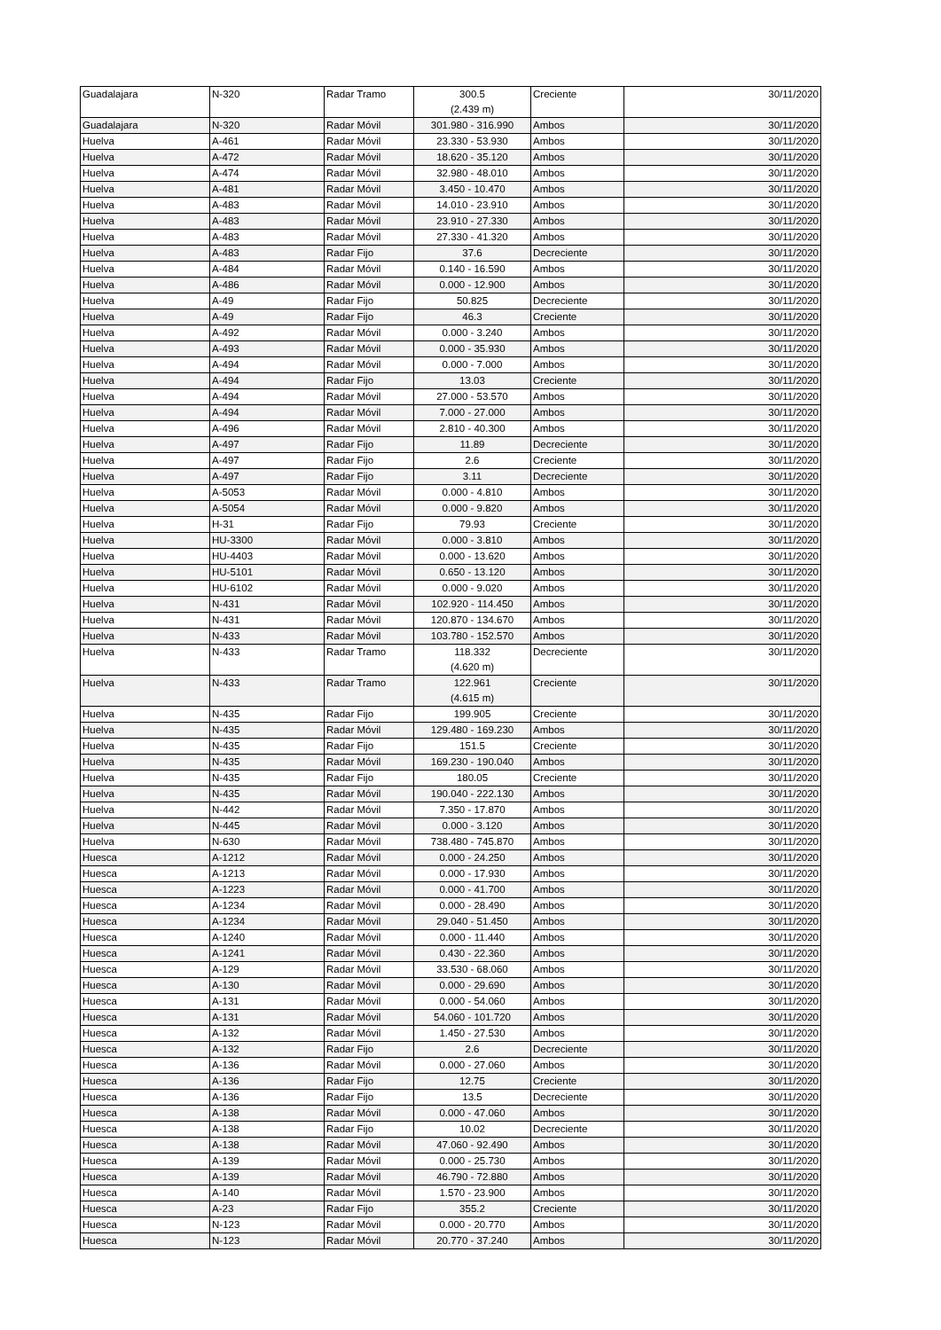| Guadalajara | N-320 | Radar Tramo | 300.5 (2.439 m) | Creciente | 30/11/2020 |
| Guadalajara | N-320 | Radar Móvil | 301.980 - 316.990 | Ambos | 30/11/2020 |
| Huelva | A-461 | Radar Móvil | 23.330 - 53.930 | Ambos | 30/11/2020 |
| Huelva | A-472 | Radar Móvil | 18.620 - 35.120 | Ambos | 30/11/2020 |
| Huelva | A-474 | Radar Móvil | 32.980 - 48.010 | Ambos | 30/11/2020 |
| Huelva | A-481 | Radar Móvil | 3.450 - 10.470 | Ambos | 30/11/2020 |
| Huelva | A-483 | Radar Móvil | 14.010 - 23.910 | Ambos | 30/11/2020 |
| Huelva | A-483 | Radar Móvil | 23.910 - 27.330 | Ambos | 30/11/2020 |
| Huelva | A-483 | Radar Móvil | 27.330 - 41.320 | Ambos | 30/11/2020 |
| Huelva | A-483 | Radar Fijo | 37.6 | Decreciente | 30/11/2020 |
| Huelva | A-484 | Radar Móvil | 0.140 - 16.590 | Ambos | 30/11/2020 |
| Huelva | A-486 | Radar Móvil | 0.000 - 12.900 | Ambos | 30/11/2020 |
| Huelva | A-49 | Radar Fijo | 50.825 | Decreciente | 30/11/2020 |
| Huelva | A-49 | Radar Fijo | 46.3 | Creciente | 30/11/2020 |
| Huelva | A-492 | Radar Móvil | 0.000 - 3.240 | Ambos | 30/11/2020 |
| Huelva | A-493 | Radar Móvil | 0.000 - 35.930 | Ambos | 30/11/2020 |
| Huelva | A-494 | Radar Móvil | 0.000 - 7.000 | Ambos | 30/11/2020 |
| Huelva | A-494 | Radar Fijo | 13.03 | Creciente | 30/11/2020 |
| Huelva | A-494 | Radar Móvil | 27.000 - 53.570 | Ambos | 30/11/2020 |
| Huelva | A-494 | Radar Móvil | 7.000 - 27.000 | Ambos | 30/11/2020 |
| Huelva | A-496 | Radar Móvil | 2.810 - 40.300 | Ambos | 30/11/2020 |
| Huelva | A-497 | Radar Fijo | 11.89 | Decreciente | 30/11/2020 |
| Huelva | A-497 | Radar Fijo | 2.6 | Creciente | 30/11/2020 |
| Huelva | A-497 | Radar Fijo | 3.11 | Decreciente | 30/11/2020 |
| Huelva | A-5053 | Radar Móvil | 0.000 - 4.810 | Ambos | 30/11/2020 |
| Huelva | A-5054 | Radar Móvil | 0.000 - 9.820 | Ambos | 30/11/2020 |
| Huelva | H-31 | Radar Fijo | 79.93 | Creciente | 30/11/2020 |
| Huelva | HU-3300 | Radar Móvil | 0.000 - 3.810 | Ambos | 30/11/2020 |
| Huelva | HU-4403 | Radar Móvil | 0.000 - 13.620 | Ambos | 30/11/2020 |
| Huelva | HU-5101 | Radar Móvil | 0.650 - 13.120 | Ambos | 30/11/2020 |
| Huelva | HU-6102 | Radar Móvil | 0.000 - 9.020 | Ambos | 30/11/2020 |
| Huelva | N-431 | Radar Móvil | 102.920 - 114.450 | Ambos | 30/11/2020 |
| Huelva | N-431 | Radar Móvil | 120.870 - 134.670 | Ambos | 30/11/2020 |
| Huelva | N-433 | Radar Móvil | 103.780 - 152.570 | Ambos | 30/11/2020 |
| Huelva | N-433 | Radar Tramo | 118.332 (4.620 m) | Decreciente | 30/11/2020 |
| Huelva | N-433 | Radar Tramo | 122.961 (4.615 m) | Creciente | 30/11/2020 |
| Huelva | N-435 | Radar Fijo | 199.905 | Creciente | 30/11/2020 |
| Huelva | N-435 | Radar Móvil | 129.480 - 169.230 | Ambos | 30/11/2020 |
| Huelva | N-435 | Radar Fijo | 151.5 | Creciente | 30/11/2020 |
| Huelva | N-435 | Radar Móvil | 169.230 - 190.040 | Ambos | 30/11/2020 |
| Huelva | N-435 | Radar Fijo | 180.05 | Creciente | 30/11/2020 |
| Huelva | N-435 | Radar Móvil | 190.040 - 222.130 | Ambos | 30/11/2020 |
| Huelva | N-442 | Radar Móvil | 7.350 - 17.870 | Ambos | 30/11/2020 |
| Huelva | N-445 | Radar Móvil | 0.000 - 3.120 | Ambos | 30/11/2020 |
| Huelva | N-630 | Radar Móvil | 738.480 - 745.870 | Ambos | 30/11/2020 |
| Huesca | A-1212 | Radar Móvil | 0.000 - 24.250 | Ambos | 30/11/2020 |
| Huesca | A-1213 | Radar Móvil | 0.000 - 17.930 | Ambos | 30/11/2020 |
| Huesca | A-1223 | Radar Móvil | 0.000 - 41.700 | Ambos | 30/11/2020 |
| Huesca | A-1234 | Radar Móvil | 0.000 - 28.490 | Ambos | 30/11/2020 |
| Huesca | A-1234 | Radar Móvil | 29.040 - 51.450 | Ambos | 30/11/2020 |
| Huesca | A-1240 | Radar Móvil | 0.000 - 11.440 | Ambos | 30/11/2020 |
| Huesca | A-1241 | Radar Móvil | 0.430 - 22.360 | Ambos | 30/11/2020 |
| Huesca | A-129 | Radar Móvil | 33.530 - 68.060 | Ambos | 30/11/2020 |
| Huesca | A-130 | Radar Móvil | 0.000 - 29.690 | Ambos | 30/11/2020 |
| Huesca | A-131 | Radar Móvil | 0.000 - 54.060 | Ambos | 30/11/2020 |
| Huesca | A-131 | Radar Móvil | 54.060 - 101.720 | Ambos | 30/11/2020 |
| Huesca | A-132 | Radar Móvil | 1.450 - 27.530 | Ambos | 30/11/2020 |
| Huesca | A-132 | Radar Fijo | 2.6 | Decreciente | 30/11/2020 |
| Huesca | A-136 | Radar Móvil | 0.000 - 27.060 | Ambos | 30/11/2020 |
| Huesca | A-136 | Radar Fijo | 12.75 | Creciente | 30/11/2020 |
| Huesca | A-136 | Radar Fijo | 13.5 | Decreciente | 30/11/2020 |
| Huesca | A-138 | Radar Móvil | 0.000 - 47.060 | Ambos | 30/11/2020 |
| Huesca | A-138 | Radar Fijo | 10.02 | Decreciente | 30/11/2020 |
| Huesca | A-138 | Radar Móvil | 47.060 - 92.490 | Ambos | 30/11/2020 |
| Huesca | A-139 | Radar Móvil | 0.000 - 25.730 | Ambos | 30/11/2020 |
| Huesca | A-139 | Radar Móvil | 46.790 - 72.880 | Ambos | 30/11/2020 |
| Huesca | A-140 | Radar Móvil | 1.570 - 23.900 | Ambos | 30/11/2020 |
| Huesca | A-23 | Radar Fijo | 355.2 | Creciente | 30/11/2020 |
| Huesca | N-123 | Radar Móvil | 0.000 - 20.770 | Ambos | 30/11/2020 |
| Huesca | N-123 | Radar Móvil | 20.770 - 37.240 | Ambos | 30/11/2020 |